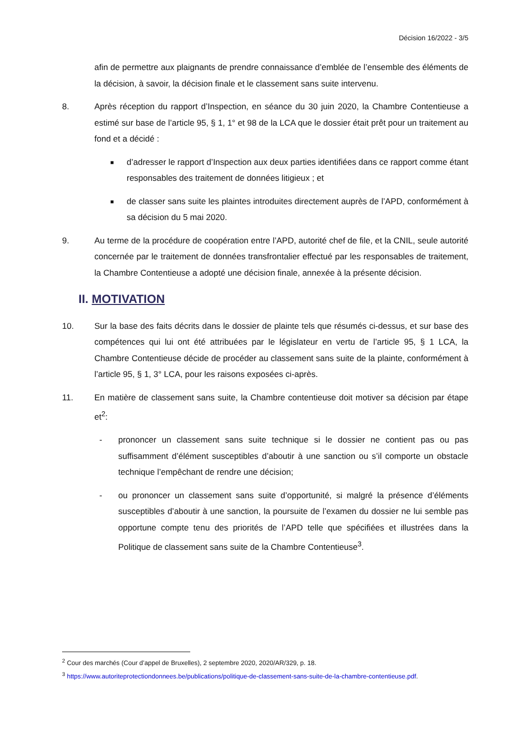Décision 16/2022 - 3/5
afin de permettre aux plaignants de prendre connaissance d’emblée de l’ensemble des éléments de la décision, à savoir, la décision finale et le classement sans suite intervenu.
8. Après réception du rapport d’Inspection, en séance du 30 juin 2020, la Chambre Contentieuse a estimé sur base de l’article 95, § 1, 1° et 98 de la LCA que le dossier était prêt pour un traitement au fond et a décidé :
■
d’adresser le rapport d’Inspection aux deux parties identifiées dans ce rapport comme étant responsables des traitement de données litigieux ; et
■
de classer sans suite les plaintes introduites directement auprès de l’APD, conformément à sa décision du 5 mai 2020.
9. Au terme de la procédure de coopération entre l’APD, autorité chef de file, et la CNIL, seule autorité concernée par le traitement de données transfrontalier effectué par les responsables de traitement, la Chambre Contentieuse a adopté une décision finale, annexée à la présente décision.
II. MOTIVATION
10. Sur la base des faits décrits dans le dossier de plainte tels que résumés ci-dessus, et sur base des compétences qui lui ont été attribuées par le législateur en vertu de l’article 95, § 1 LCA, la Chambre Contentieuse décide de procéder au classement sans suite de la plainte, conformément à l’article 95, § 1, 3° LCA, pour les raisons exposées ci-après.
11. En matière de classement sans suite, la Chambre contentieuse doit motiver sa décision par étape et<sup>2</sup>:
- prononcer un classement sans suite technique si le dossier ne contient pas ou pas suffisamment d’élément susceptibles d’aboutir à une sanction ou s’il comporte un obstacle technique l’empêchant de rendre une décision;
- ou prononcer un classement sans suite d’opportunité, si malgré la présence d’éléments susceptibles d’aboutir à une sanction, la poursuite de l’examen du dossier ne lui semble pas opportune compte tenu des priorités de l’APD telle que spécifiées et illustrées dans la Politique de classement sans suite de la Chambre Contentieuse<sup>3</sup>.
<sup>2</sup> Cour des marchés (Cour d’appel de Bruxelles), 2 septembre 2020, 2020/AR/329, p. 18.
<sup>3</sup> https://www.autoriteprotectiondonnees.be/publications/politique-de-classement-sans-suite-de-la-chambre-contentieuse.pdf.